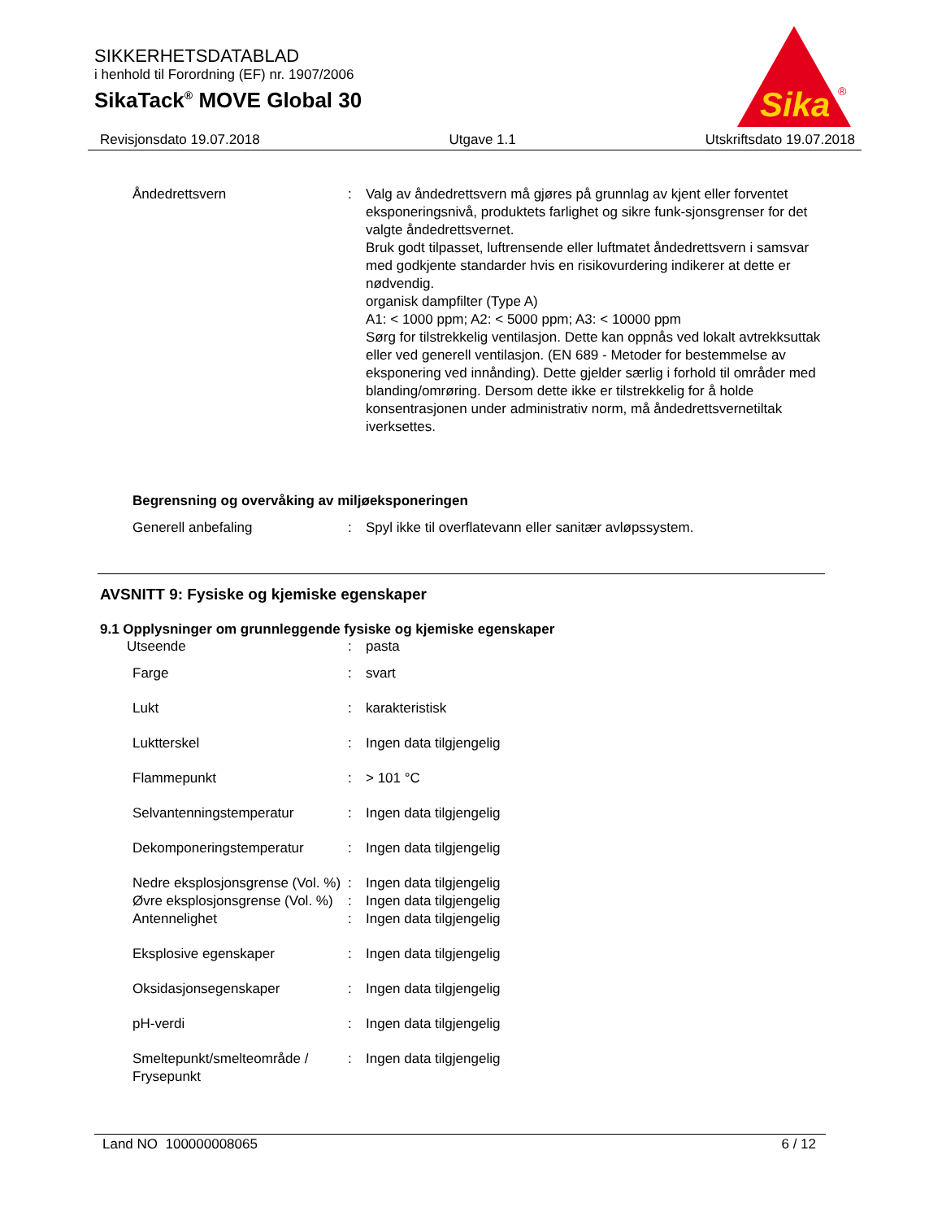SIKKERHETSDATABLAD
i henhold til Forordning (EF) nr. 1907/2006
SikaTack<sup>®</sup> MOVE Global 30
Sika
®
Revisjonsdato 19.07.2018 Utgave 1.1 Utskriftsdato 19.07.2018
| Åndedrettsvern | : | Valg av åndedrettsvern må gjøres på grunnlag av kjent eller forventet eksponeringsnivå, produktets farlighet og sikre funk-sjonsgrenser for det valgte åndedrettsvernet. Bruk godt tilpasset, luftrensende eller luftmatet åndedrettsvern i samsvar med godkjente standarder hvis en risikovurdering indikerer at dette er nødvendig. organisk dampfilter (Type A) A1: < 1000 ppm; A2: < 5000 ppm; A3: < 10000 ppm Sørg for tilstrekkelig ventilasjon. Dette kan oppnås ved lokalt avtrekksuttak eller ved generell ventilasjon. (EN 689 - Metoder for bestemmelse av eksponering ved innånding). Dette gjelder særlig i forhold til områder med blanding/omrøring. Dersom dette ikke er tilstrekkelig for å holde konsentrasjonen under administrativ norm, må åndedrettsvernetiltak iverksettes. |
Begrensning og overvåking av miljøeksponeringen
| Generell anbefaling | : | Spyl ikke til overflatevann eller sanitær avløpssystem. |
AVSNITT 9: Fysiske og kjemiske egenskaper
9.1 Opplysninger om grunnleggende fysiske og kjemiske egenskaper
| Utseende | : | pasta |
| Farge | : | svart |
| Lukt | : | karakteristisk |
| Luktterskel | : | Ingen data tilgjengelig |
| Flammepunkt | : | > 101 °C |
| Selvantenningstemperatur | : | Ingen data tilgjengelig |
| Dekomponeringstemperatur | : | Ingen data tilgjengelig |
| Nedre eksplosjonsgrense (Vol. %) | : | Ingen data tilgjengelig |
| Øvre eksplosjonsgrense (Vol. %) | : | Ingen data tilgjengelig |
| Antennelighet | : | Ingen data tilgjengelig |
| Eksplosive egenskaper | : | Ingen data tilgjengelig |
| Oksidasjonsegenskaper | : | Ingen data tilgjengelig |
| pH-verdi | : | Ingen data tilgjengelig |
| Smeltepunkt/smelteområde / Frysepunkt | : | Ingen data tilgjengelig |
Land NO 100000008065 6 / 12